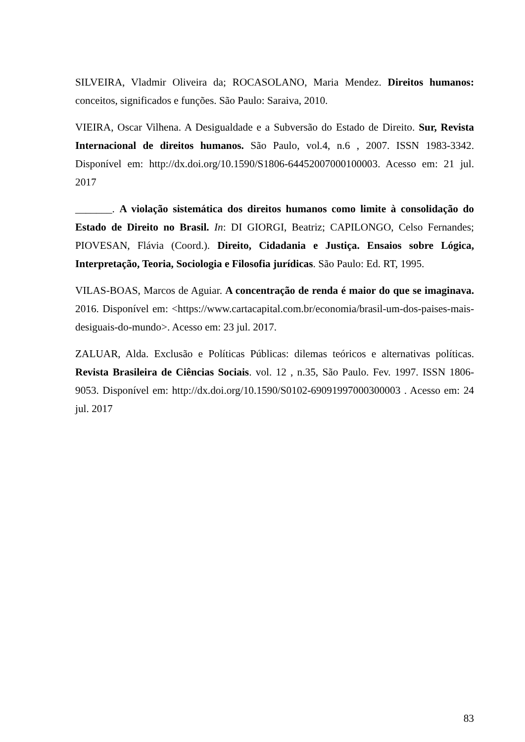SILVEIRA, Vladmir Oliveira da; ROCASOLANO, Maria Mendez. Direitos humanos: conceitos, significados e funções. São Paulo: Saraiva, 2010.
VIEIRA, Oscar Vilhena. A Desigualdade e a Subversão do Estado de Direito. Sur, Revista Internacional de direitos humanos. São Paulo, vol.4, n.6 , 2007. ISSN 1983-3342. Disponível em: http://dx.doi.org/10.1590/S1806-64452007000100003. Acesso em: 21 jul. 2017
_______. A violação sistemática dos direitos humanos como limite à consolidação do Estado de Direito no Brasil. In: DI GIORGI, Beatriz; CAPILONGO, Celso Fernandes; PIOVESAN, Flávia (Coord.). Direito, Cidadania e Justiça. Ensaios sobre Lógica, Interpretação, Teoria, Sociologia e Filosofia jurídicas. São Paulo: Ed. RT, 1995.
VILAS-BOAS, Marcos de Aguiar. A concentração de renda é maior do que se imaginava. 2016. Disponível em: <https://www.cartacapital.com.br/economia/brasil-um-dos-paises-mais-desiguais-do-mundo>. Acesso em: 23 jul. 2017.
ZALUAR, Alda. Exclusão e Políticas Públicas: dilemas teóricos e alternativas políticas. Revista Brasileira de Ciências Sociais. vol. 12 , n.35, São Paulo. Fev. 1997. ISSN 1806-9053. Disponível em: http://dx.doi.org/10.1590/S0102-69091997000300003 . Acesso em: 24 jul. 2017
83